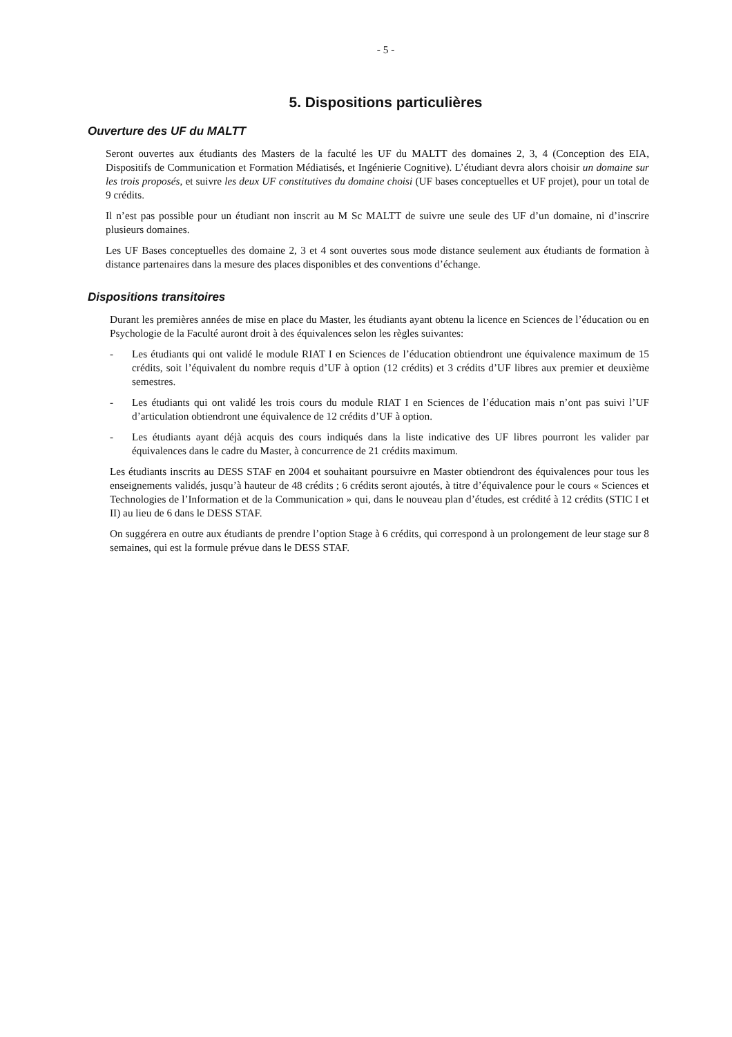- 5 -
5. Dispositions particulières
Ouverture des UF du MALTT
Seront ouvertes aux étudiants des Masters de la faculté les UF du MALTT des domaines 2, 3, 4 (Conception des EIA, Dispositifs de Communication et Formation Médiatisés, et Ingénierie Cognitive). L’étudiant devra alors choisir un domaine sur les trois proposés, et suivre les deux UF constitutives du domaine choisi (UF bases conceptuelles et UF projet), pour un total de 9 crédits.
Il n’est pas possible pour un étudiant non inscrit au M Sc MALTT de suivre une seule des UF d’un domaine, ni d’inscrire plusieurs domaines.
Les UF Bases conceptuelles des domaine 2, 3 et 4 sont ouvertes sous mode distance seulement aux étudiants de formation à distance partenaires dans la mesure des places disponibles et des conventions d’échange.
Dispositions transitoires
Durant les premières années de mise en place du Master, les étudiants ayant obtenu la licence en Sciences de l’éducation ou en Psychologie de la Faculté auront droit à des équivalences selon les règles suivantes:
- Les étudiants qui ont validé le module RIAT I en Sciences de l’éducation obtiendront une équivalence maximum de 15 crédits, soit l’équivalent du nombre requis d’UF à option (12 crédits) et 3 crédits d’UF libres aux premier et deuxième semestres.
- Les étudiants qui ont validé les trois cours du module RIAT I en Sciences de l’éducation mais n’ont pas suivi l’UF d’articulation obtiendront une équivalence de 12 crédits d’UF à option.
- Les étudiants ayant déjà acquis des cours indiqués dans la liste indicative des UF libres pourront les valider par équivalences dans le cadre du Master, à concurrence de 21 crédits maximum.
Les étudiants inscrits au DESS STAF en 2004 et souhaitant poursuivre en Master obtiendront des équivalences pour tous les enseignements validés, jusqu’à hauteur de 48 crédits ; 6 crédits seront ajoutés, à titre d’équivalence pour le cours « Sciences et Technologies de l’Information et de la Communication » qui, dans le nouveau plan d’études, est crédité à 12 crédits (STIC I et II) au lieu de 6 dans le DESS STAF.
On suggérera en outre aux étudiants de prendre l’option Stage à 6 crédits, qui correspond à un prolongement de leur stage sur 8 semaines, qui est la formule prévue dans le DESS STAF.